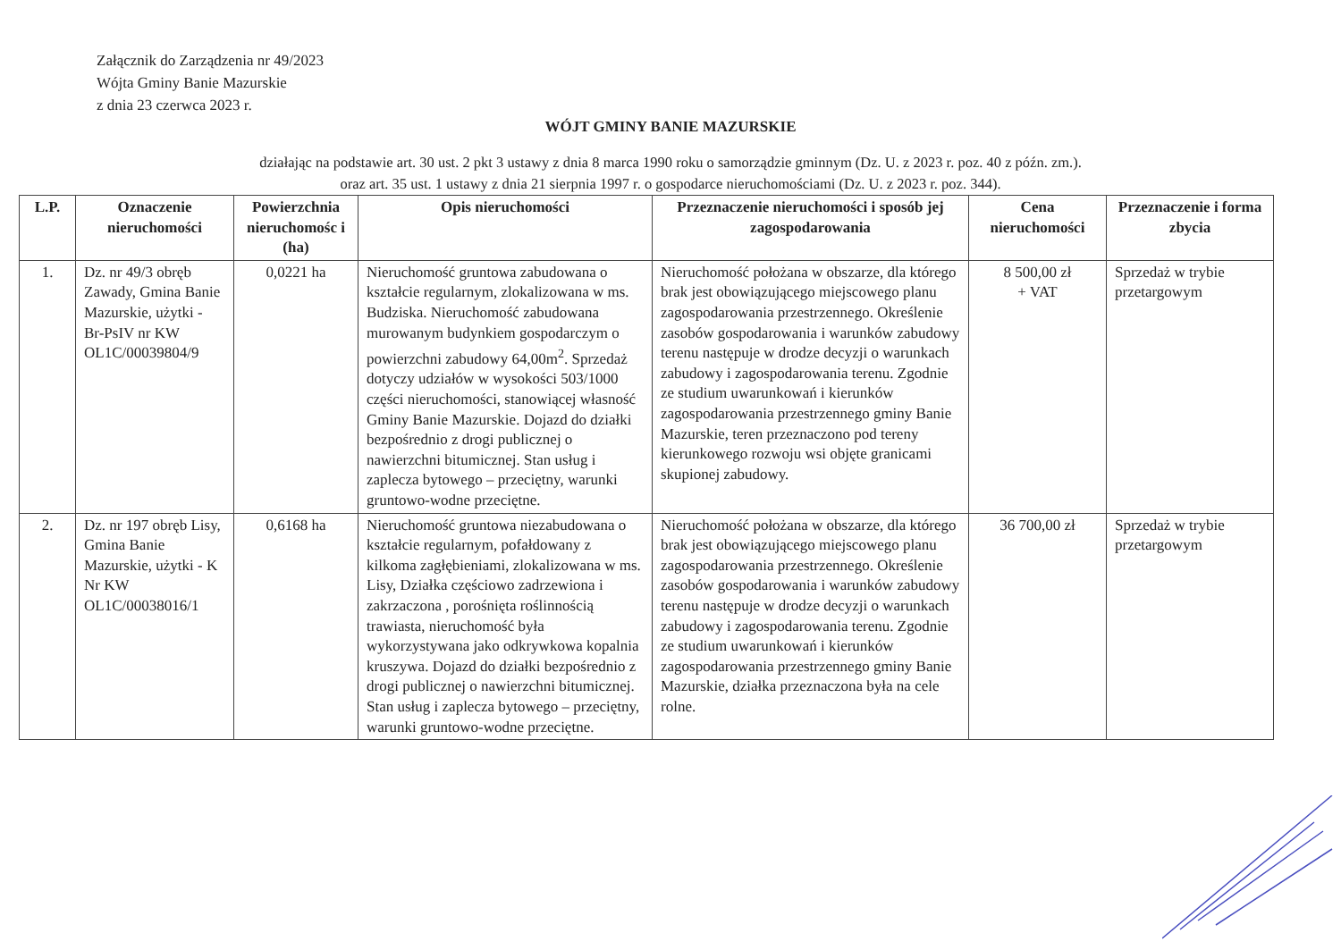Załącznik do Zarządzenia nr 49/2023
Wójta Gminy Banie Mazurskie
z dnia 23 czerwca 2023 r.
WÓJT GMINY BANIE MAZURSKIE
działając na podstawie art. 30 ust. 2 pkt 3 ustawy z dnia 8 marca 1990 roku o samorządzie gminnym (Dz. U. z 2023 r. poz. 40 z późn. zm.).
oraz art. 35 ust. 1 ustawy z dnia 21 sierpnia 1997 r. o gospodarce nieruchomościami (Dz. U. z 2023 r. poz. 344).
| L.P. | Oznaczenie nieruchomości | Powierzchnia nieruchomośc i (ha) | Opis nieruchomości | Przeznaczenie nieruchomości i sposób jej zagospodarowania | Cena nieruchomości | Przeznaczenie i forma zbycia |
| --- | --- | --- | --- | --- | --- | --- |
| 1. | Dz. nr 49/3 obręb Zawady, Gmina Banie Mazurskie, użytki - Br-PsIV nr KW OL1C/00039804/9 | 0,0221 ha | Nieruchomość gruntowa zabudowana o kształcie regularnym, zlokalizowana w ms. Budziska. Nieruchomość zabudowana murowanym budynkiem gospodarczym o powierzchni zabudowy 64,00m<sup>2</sup>. Sprzedaż dotyczy udziałów w wysokości 503/1000 części nieruchomości, stanowiącej własność Gminy Banie Mazurskie. Dojazd do działki bezpośrednio z drogi publicznej o nawierzchni bitumicznej. Stan usług i zaplecza bytowego – przeciętny, warunki gruntowo-wodne przeciętne. | Nieruchomość położana w obszarze, dla którego brak jest obowiązującego miejscowego planu zagospodarowania przestrzennego. Określenie zasobów gospodarowania i warunków zabudowy terenu następuje w drodze decyzji o warunkach zabudowy i zagospodarowania terenu. Zgodnie ze studium uwarunkowań i kierunków zagospodarowania przestrzennego gminy Banie Mazurskie, teren przeznaczono pod tereny kierunkowego rozwoju wsi objęte granicami skupionej zabudowy. | 8 500,00 zł + VAT | Sprzedaż w trybie przetargowym |
| 2. | Dz. nr 197 obręb Lisy, Gmina Banie Mazurskie, użytki - K Nr KW OL1C/00038016/1 | 0,6168 ha | Nieruchomość gruntowa niezabudowana o kształcie regularnym, pofałdowany z kilkoma zagłębieniami, zlokalizowana w ms. Lisy, Działka częściowo zadrzewiona i zakrzaczona , porośnięta roślinnością trawiasta, nieruchomość była wykorzystywana jako odkrywkowa kopalnia kruszywa. Dojazd do działki bezpośrednio z drogi publicznej o nawierzchni bitumicznej. Stan usług i zaplecza bytowego – przeciętny, warunki gruntowo-wodne przeciętne. | Nieruchomość położana w obszarze, dla którego brak jest obowiązującego miejscowego planu zagospodarowania przestrzennego. Określenie zasobów gospodarowania i warunków zabudowy terenu następuje w drodze decyzji o warunkach zabudowy i zagospodarowania terenu. Zgodnie ze studium uwarunkowań i kierunków zagospodarowania przestrzennego gminy Banie Mazurskie, działka przeznaczona była na cele rolne. | 36 700,00 zł | Sprzedaż w trybie przetargowym |